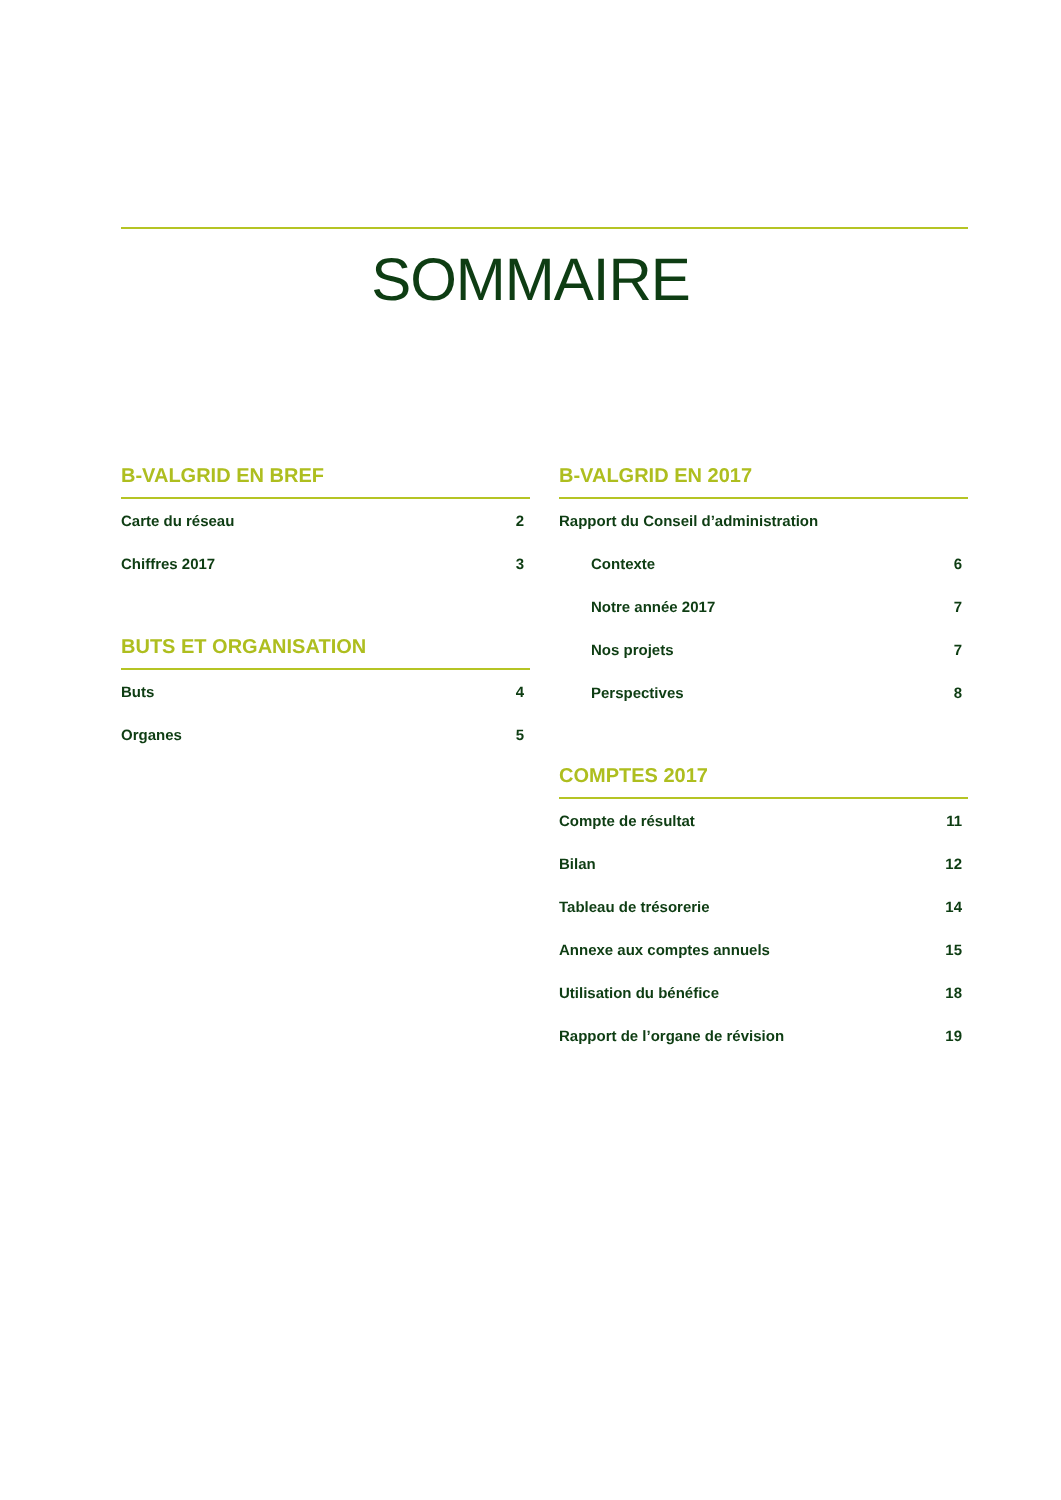SOMMAIRE
B-VALGRID EN BREF
Carte du réseau 2
Chiffres 2017 3
BUTS ET ORGANISATION
Buts 4
Organes 5
B-VALGRID EN 2017
Rapport du Conseil d’administration
Contexte 6
Notre année 2017 7
Nos projets 7
Perspectives 8
COMPTES 2017
Compte de résultat 11
Bilan 12
Tableau de trésorerie 14
Annexe aux comptes annuels 15
Utilisation du bénéfice 18
Rapport de l’organe de révision 19